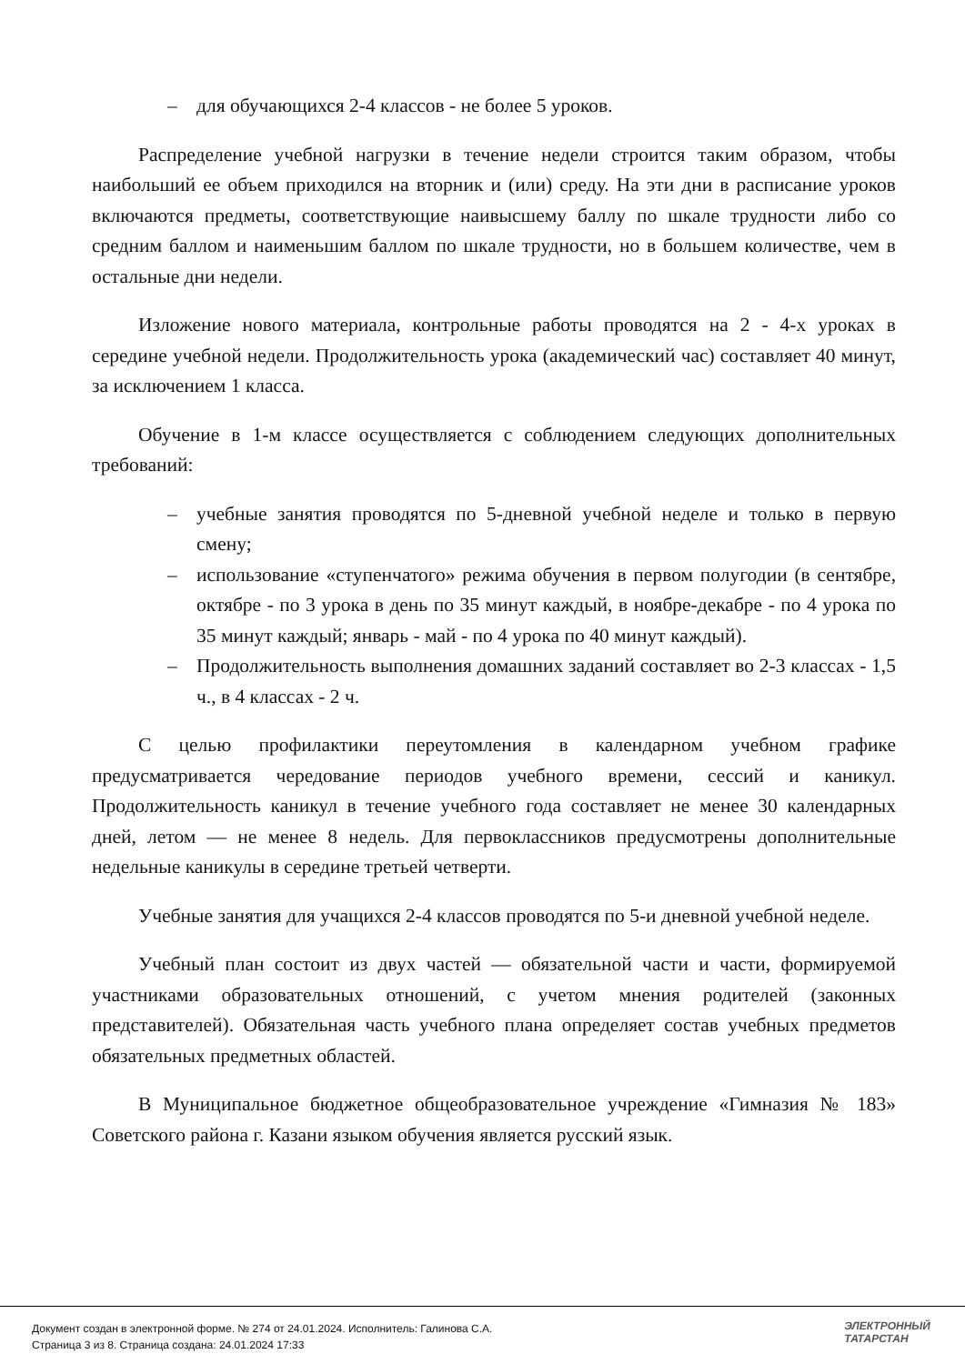– для обучающихся 2-4 классов - не более 5 уроков.
Распределение учебной нагрузки в течение недели строится таким образом, чтобы наибольший ее объем приходился на вторник и (или) среду. На эти дни в расписание уроков включаются предметы, соответствующие наивысшему баллу по шкале трудности либо со средним баллом и наименьшим баллом по шкале трудности, но в большем количестве, чем в остальные дни недели.
Изложение нового материала, контрольные работы проводятся на 2 - 4-х уроках в середине учебной недели. Продолжительность урока (академический час) составляет 40 минут, за исключением 1 класса.
Обучение в 1-м классе осуществляется с соблюдением следующих дополнительных требований:
– учебные занятия проводятся по 5-дневной учебной неделе и только в первую смену;
– использование «ступенчатого» режима обучения в первом полугодии (в сентябре, октябре - по 3 урока в день по 35 минут каждый, в ноябре-декабре - по 4 урока по 35 минут каждый; январь - май - по 4 урока по 40 минут каждый).
– Продолжительность выполнения домашних заданий составляет во 2-3 классах - 1,5 ч., в 4 классах - 2 ч.
С целью профилактики переутомления в календарном учебном графике предусматривается чередование периодов учебного времени, сессий и каникул. Продолжительность каникул в течение учебного года составляет не менее 30 календарных дней, летом — не менее 8 недель. Для первоклассников предусмотрены дополнительные недельные каникулы в середине третьей четверти.
Учебные занятия для учащихся 2-4 классов проводятся по 5-и дневной учебной неделе.
Учебный план состоит из двух частей — обязательной части и части, формируемой участниками образовательных отношений, с учетом мнения родителей (законных представителей). Обязательная часть учебного плана определяет состав учебных предметов обязательных предметных областей.
В Муниципальное бюджетное общеобразовательное учреждение «Гимназия № 183» Советского района г. Казани языком обучения является русский язык.
Документ создан в электронной форме. № 274 от 24.01.2024. Исполнитель: Галинова С.А.
Страница 3 из 8. Страница создана: 24.01.2024 17:33
ЭЛЕКТРОННЫЙ
ТАТАРСТАН